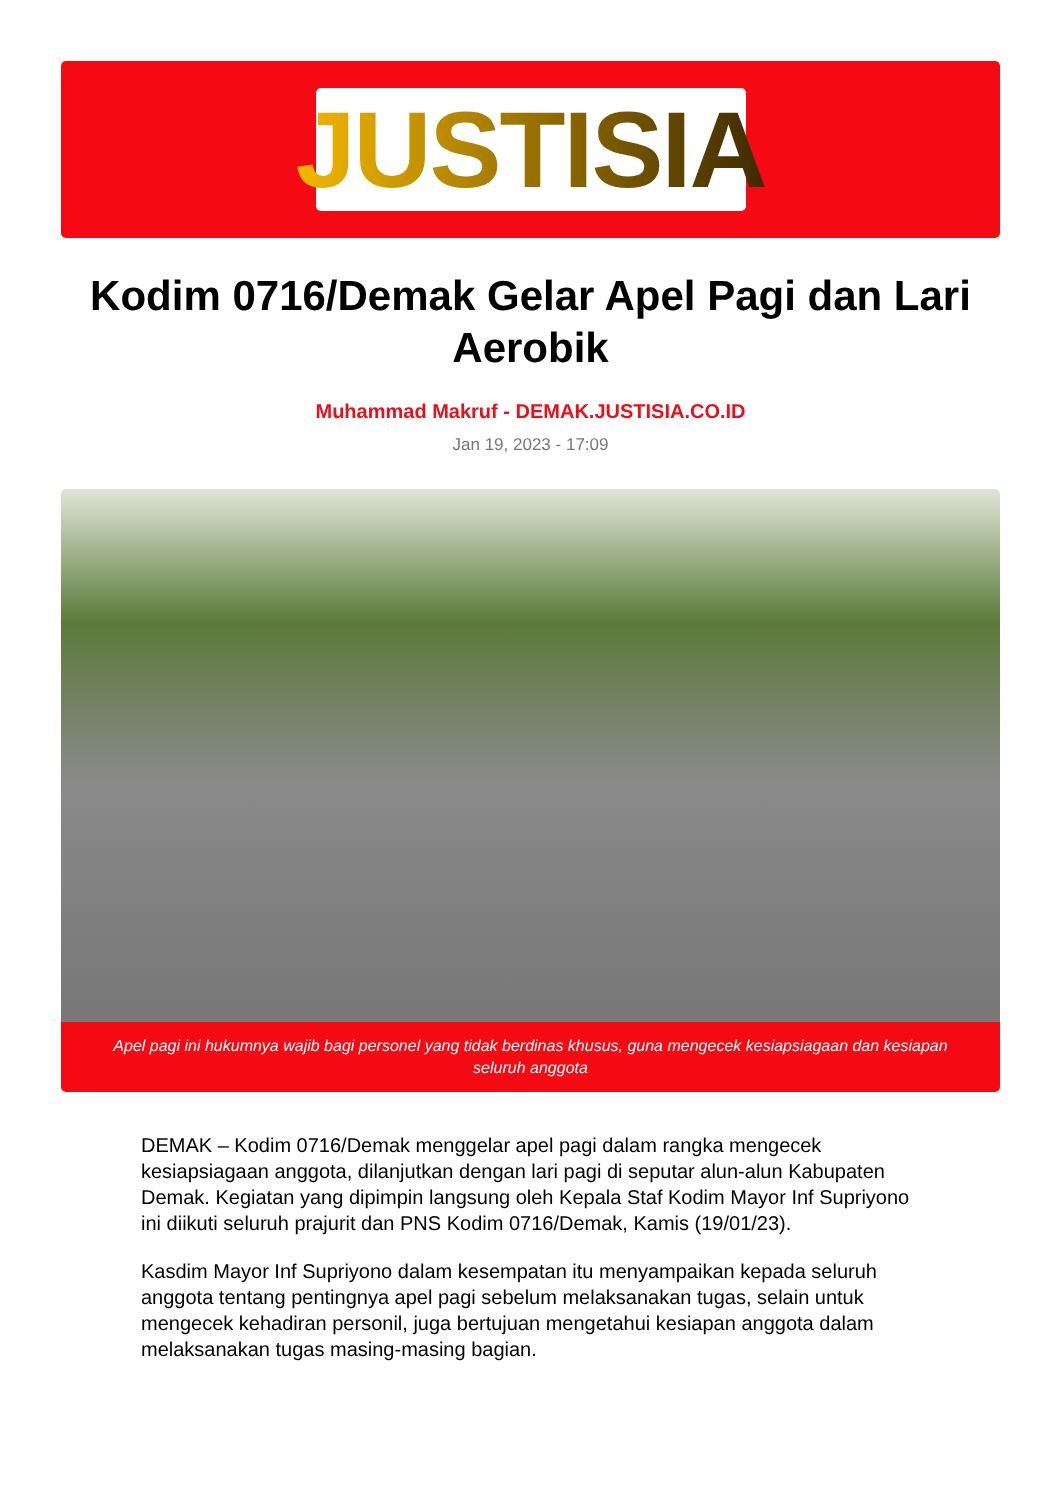JUSTISIA
Kodim 0716/Demak Gelar Apel Pagi dan Lari Aerobik
Muhammad Makruf - DEMAK.JUSTISIA.CO.ID
Jan 19, 2023 - 17:09
Apel pagi ini hukumnya wajib bagi personel yang tidak berdinas khusus, guna mengecek kesiapsiagaan dan kesiapan seluruh anggota
DEMAK – Kodim 0716/Demak menggelar apel pagi dalam rangka mengecek kesiapsiagaan anggota, dilanjutkan dengan lari pagi di seputar alun-alun Kabupaten Demak. Kegiatan yang dipimpin langsung oleh Kepala Staf Kodim Mayor Inf Supriyono ini diikuti seluruh prajurit dan PNS Kodim 0716/Demak, Kamis (19/01/23).
Kasdim Mayor Inf Supriyono dalam kesempatan itu menyampaikan kepada seluruh anggota tentang pentingnya apel pagi sebelum melaksanakan tugas, selain untuk mengecek kehadiran personil, juga bertujuan mengetahui kesiapan anggota dalam melaksanakan tugas masing-masing bagian.